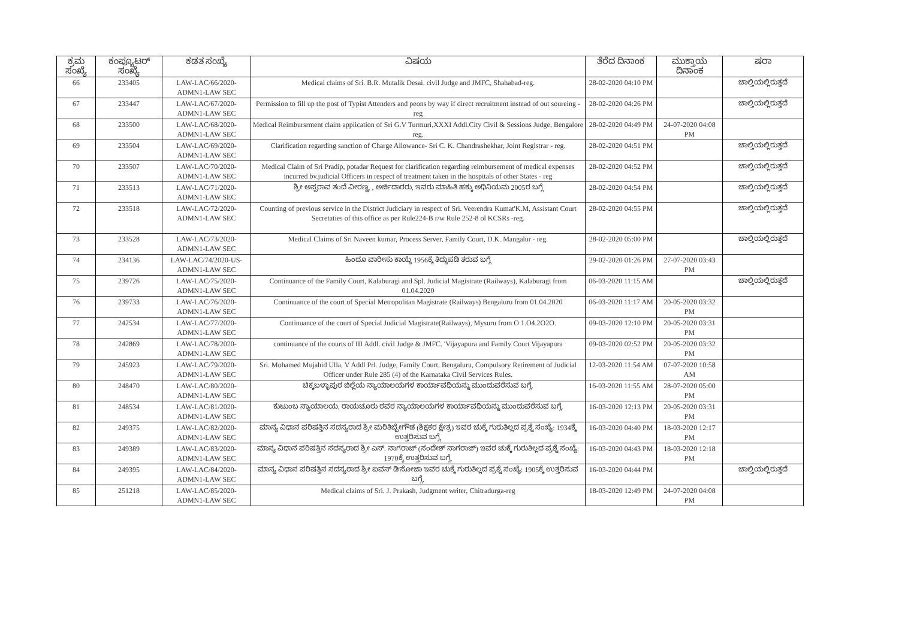| ಕ್ರಮ ಸಂಖ್ಯೆ | ಕಂಪ್ಯೂಟರ್ ಸಂಖ್ಯೆ | ಕಡತ ಸಂಖ್ಯೆ | ವಿಷಯ | ತೆರೆದ ದಿನಾಂಕ | ಮುಕ್ತಾಯ ದಿನಾಂಕ | ಷರಾ |
| --- | --- | --- | --- | --- | --- | --- |
| 66 | 233405 | LAW-LAC/66/2020-ADMN1-LAW SEC | Medical claims of Sri. B.R. Mutalik Desai. civil Judge and JMFC, Shahabad-reg. | 28-02-2020 04:10 PM | | ಚಾಲ್ತಿಯಲ್ಲಿರುತ್ತದೆ |
| 67 | 233447 | LAW-LAC/67/2020-ADMN1-LAW SEC | Permission to fill up the post of Typist Attenders and peons by way if direct recruitment instead of out soureing -reg | 28-02-2020 04:26 PM | | ಚಾಲ್ತಿಯಲ್ಲಿರುತ್ತದೆ |
| 68 | 233500 | LAW-LAC/68/2020-ADMN1-LAW SEC | Medical Reimbursrment claim application of Sri G.V Turmuri,XXXI Addl.City Civil & Sessions Judge, Bengalore reg. | 28-02-2020 04:49 PM | 24-07-2020 04:08 PM | |
| 69 | 233504 | LAW-LAC/69/2020-ADMN1-LAW SEC | Clarification regarding sanction of Charge Allowance- Sri C. K. Chandrashekhar, Joint Registrar - reg. | 28-02-2020 04:51 PM | | ಚಾಲ್ತಿಯಲ್ಲಿರುತ್ತದೆ |
| 70 | 233507 | LAW-LAC/70/2020-ADMN1-LAW SEC | Medical Claim of Sri Pradip, potadar Request for clarification regarding reimbursement of medical expenses incurred bv.judicial Officers in respect of treatment taken in the hospitals of other States - reg | 28-02-2020 04:52 PM | | ಚಾಲ್ತಿಯಲ್ಲಿರುತ್ತದೆ |
| 71 | 233513 | LAW-LAC/71/2020-ADMN1-LAW SEC | ಶ್ರೀ ಅಪ್ಪರಾವ ತಂದೆ ವೀರಣ್ಣ, , ಅರ್ಜಿದಾರರು, ಇವರು ಮಾಹಿತಿ ಹಕ್ಕು ಅಧಿನಿಯಮ 2005ರ ಬಗ್ಗೆ | 28-02-2020 04:54 PM | | ಚಾಲ್ತಿಯಲ್ಲಿರುತ್ತದೆ |
| 72 | 233518 | LAW-LAC/72/2020-ADMN1-LAW SEC | Counting of previous service in the District Judiciary in respect of Sri. Veerendra Kumat'K.M, Assistant Court Secretaties of this office as per Rule224-B r/w Rule 252-8 ol KCSRs -reg. | 28-02-2020 04:55 PM | | ಚಾಲ್ತಿಯಲ್ಲಿರುತ್ತದೆ |
| 73 | 233528 | LAW-LAC/73/2020-ADMN1-LAW SEC | Medical Claims of Sri Naveen kumar, Process Server, Family Court, D.K. Mangalur - reg. | 28-02-2020 05:00 PM | | ಚಾಲ್ತಿಯಲ್ಲಿರುತ್ತದೆ |
| 74 | 234136 | LAW-LAC/74/2020-US-ADMN1-LAW SEC | ಹಿಂದೂ ವಾರೀಸು ಕಾಯ್ದೆ 1956ಕ್ಕೆ ತಿದ್ದುಪಡಿ ತರುವ ಬಗ್ಗೆ | 29-02-2020 01:26 PM | 27-07-2020 03:43 PM | |
| 75 | 239726 | LAW-LAC/75/2020-ADMN1-LAW SEC | Continuance of the Family Court, Kalaburagi and Spl. Judicial Magistrate (Railways), Kalaburagi from 01.04.2020 | 06-03-2020 11:15 AM | | ಚಾಲ್ತಿಯಲ್ಲಿರುತ್ತದೆ |
| 76 | 239733 | LAW-LAC/76/2020-ADMN1-LAW SEC | Continuance of the court of Special Metropolitan Magistrate (Railways) Bengaluru from 01.04.2020 | 06-03-2020 11:17 AM | 20-05-2020 03:32 PM | |
| 77 | 242534 | LAW-LAC/77/2020-ADMN1-LAW SEC | Continuance of the court of Special Judicial Magistrate(Railways), Mysuru from O 1.O4.2O2O. | 09-03-2020 12:10 PM | 20-05-2020 03:31 PM | |
| 78 | 242869 | LAW-LAC/78/2020-ADMN1-LAW SEC | continuance of the courts of III Addl. civil Judge & JMFC. 'Vijayapura and Family Court Vijayapura | 09-03-2020 02:52 PM | 20-05-2020 03:32 PM | |
| 79 | 245923 | LAW-LAC/79/2020-ADMN1-LAW SEC | Sri. Mohamed Mujahid Ulla, V Addl Prl. Judge, Family Court, Bengaluru, Compulsory Retirement of Judicial Officer under Rule 285 (4) of the Karnataka Civil Services Rules. | 12-03-2020 11:54 AM | 07-07-2020 10:58 AM | |
| 80 | 248470 | LAW-LAC/80/2020-ADMN1-LAW SEC | ಚಿಕ್ಕಬಳ್ಳಾಪುರ ಜಿಲ್ಲೆಯ ನ್ಯಾಯಾಲಯಗಳ ಕಾರ್ಯಾವಧಿಯನ್ನು ಮುಂದುವರೆಸುವ ಬಗ್ಗೆ. | 16-03-2020 11:55 AM | 28-07-2020 05:00 PM | |
| 81 | 248534 | LAW-LAC/81/2020-ADMN1-LAW SEC | ಕುಟುಂಬ ನ್ಯಾಯಾಲಯ, ರಾಯಚೂರು ರವರ ನ್ಯಾಯಾಲಯಗಳ ಕಾರ್ಯಾವಧಿಯನ್ನು ಮುಂದುವರೆಸುವ ಬಗ್ಗೆ. | 16-03-2020 12:13 PM | 20-05-2020 03:31 PM | |
| 82 | 249375 | LAW-LAC/82/2020-ADMN1-LAW SEC | ಮಾನ್ಯ ವಿಧಾನ ಪರಿಷತ್ತಿನ ಸದಸ್ಯರಾದ ಶ್ರೀ ಮರಿತಿಬ್ಬೇಗೌಡ (ಶಿಕ್ಷಕರ ಕ್ಷೇತ್ರ) ಇವರ ಚುಕ್ಕೆ ಗುರುತಿಲ್ಲದ ಪ್ರಶ್ನೆ ಸಂಖ್ಯೆ: 1934ಕ್ಕೆ ಉತ್ತರಿಸುವ ಬಗ್ಗೆ. | 16-03-2020 04:40 PM | 18-03-2020 12:17 PM | |
| 83 | 249389 | LAW-LAC/83/2020-ADMN1-LAW SEC | ಮಾನ್ಯ ವಿಧಾನ ಪರಿಷತ್ತಿನ ಸದಸ್ಯರಾದ ಶ್ರೀ ಎಸ್. ನಾಗರಾಜ್ (ಸಂದೇಶ್ ನಾಗರಾಜ್) ಇವರ ಚುಕ್ಕೆ ಗುರುತಿಲ್ಲದ ಪ್ರಶ್ನೆ ಸಂಖ್ಯೆ: 1970ಕ್ಕೆ ಉತ್ತರಿಸುವ ಬಗ್ಗೆ. | 16-03-2020 04:43 PM | 18-03-2020 12:18 PM | |
| 84 | 249395 | LAW-LAC/84/2020-ADMN1-LAW SEC | ಮಾನ್ಯ ವಿಧಾನ ಪರಿಷತ್ತಿನ ಸದಸ್ಯರಾದ ಶ್ರೀ ಐವನ್ ಡಿ'ಸೋಜಾ ಇವರ ಚುಕ್ಕೆ ಗುರುತಿಲ್ಲದ ಪ್ರಶ್ನೆ ಸಂಖ್ಯೆ: 1905ಕ್ಕೆ ಉತ್ತರಿಸುವ ಬಗ್ಗೆ. | 16-03-2020 04:44 PM | | ಚಾಲ್ತಿಯಲ್ಲಿರುತ್ತದೆ |
| 85 | 251218 | LAW-LAC/85/2020-ADMN1-LAW SEC | Medical claims of Sri. J. Prakash, Judgment writer, Chitradurga-reg | 18-03-2020 12:49 PM | 24-07-2020 04:08 PM | |